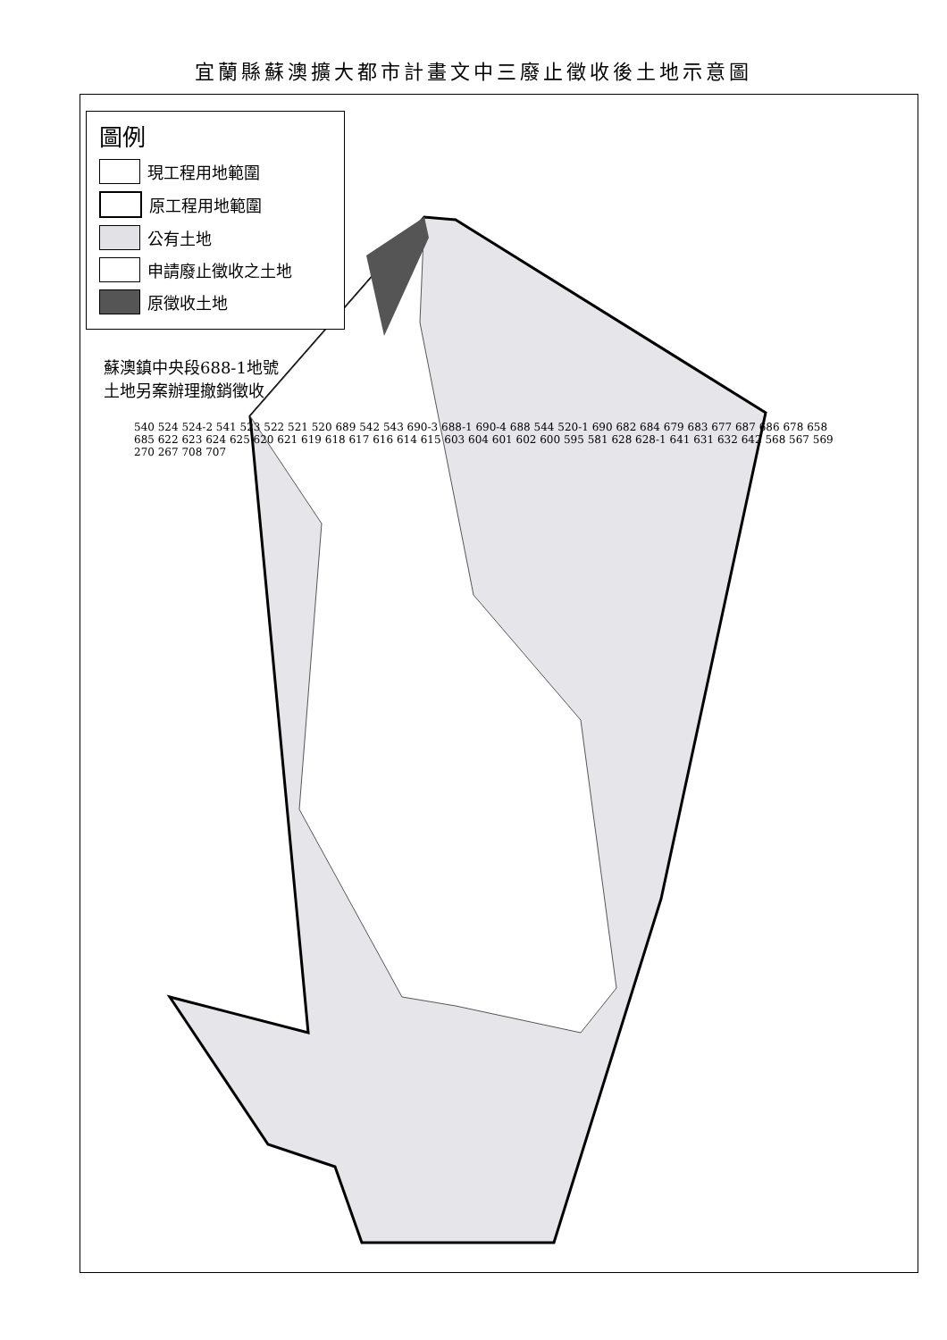宜蘭縣蘇澳擴大都市計畫文中三廢止徵收後土地示意圖
圖例
現工程用地範圍
原工程用地範圍
公有土地
申請廢止徵收之土地
原徵收土地
蘇澳鎮中央段688-1地號
土地另案辦理撤銷徵收
540 524 524-2 541 523 522 521 520 689 542 543 690-3 688-1 690-4 688 544 520-1 690 682 684 679 683 677 687 686 678 658 685 622 623 624 625 620 621 619 618 617 616 614 615 603 604 601 602 600 595 581 628 628-1 641 631 632 642 568 567 569 270 267 708 707